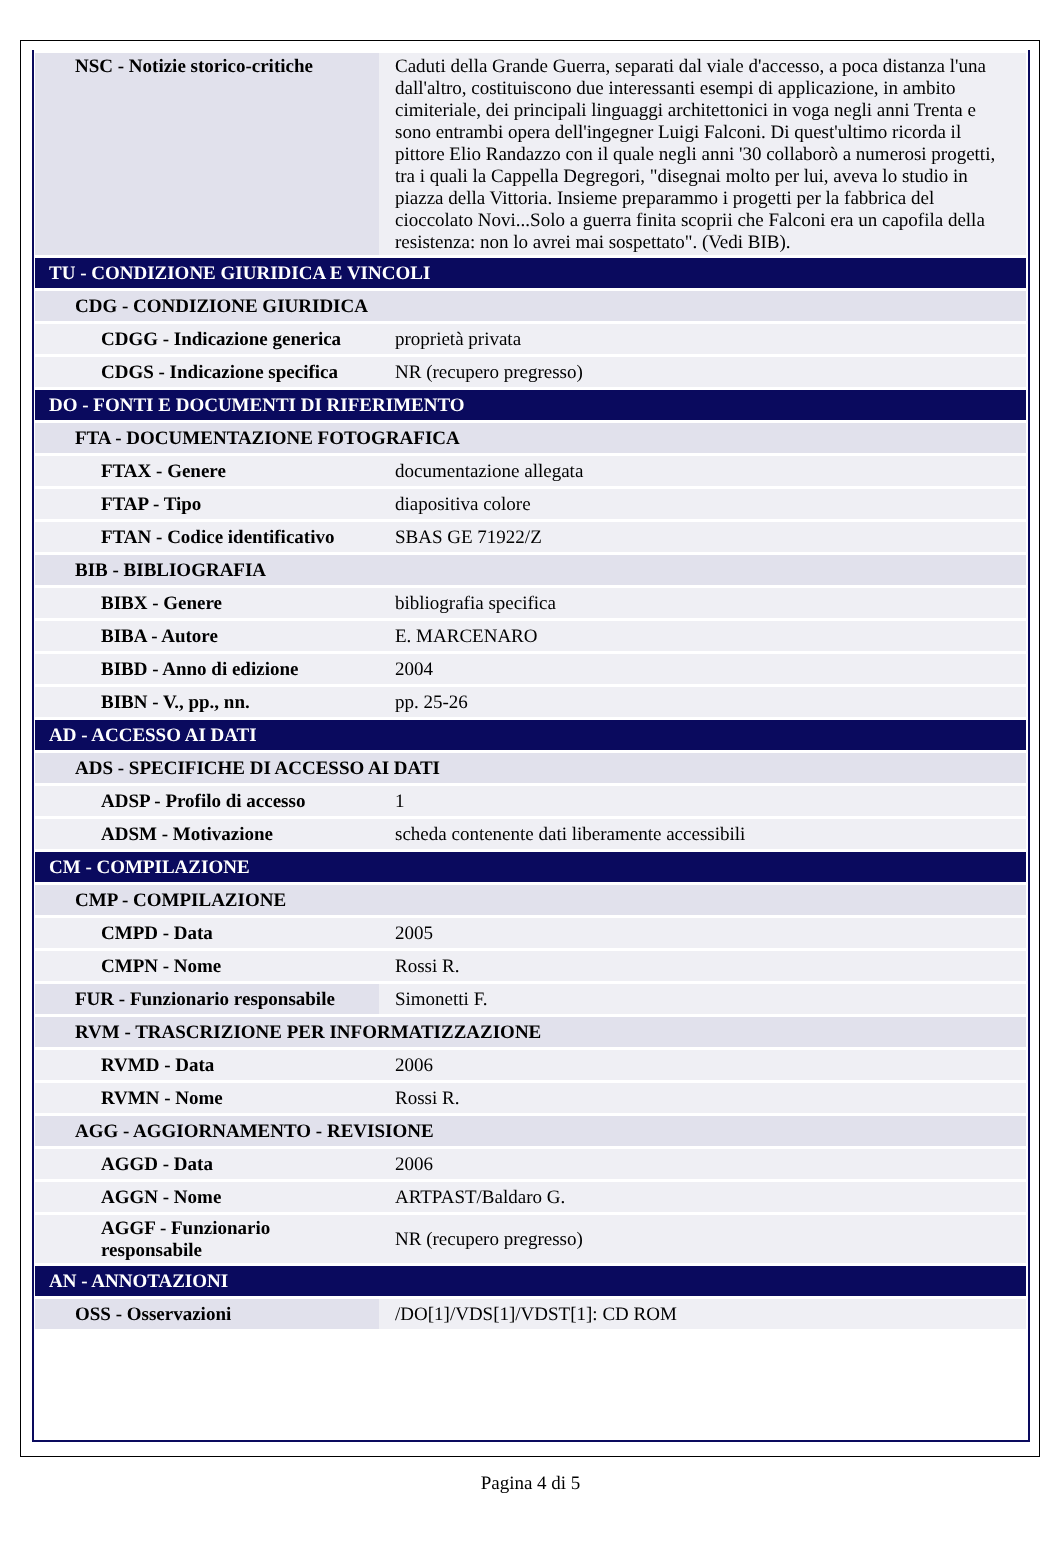| NSC - Notizie storico-critiche | Caduti della Grande Guerra, separati dal viale d'accesso, a poca distanza l'una dall'altro, costituiscono due interessanti esempi di applicazione, in ambito cimiteriale, dei principali linguaggi architettonici in voga negli anni Trenta e sono entrambi opera dell'ingegner Luigi Falconi. Di quest'ultimo ricorda il pittore Elio Randazzo con il quale negli anni '30 collaborò a numerosi progetti, tra i quali la Cappella Degregori, "disegnai molto per lui, aveva lo studio in piazza della Vittoria. Insieme preparammo i progetti per la fabbrica del cioccolato Novi...Solo a guerra finita scoprii che Falconi era un capofila della resistenza: non lo avrei mai sospettato". (Vedi BIB). |
| TU - CONDIZIONE GIURIDICA E VINCOLI | |
| CDG - CONDIZIONE GIURIDICA | |
| CDGG - Indicazione generica | proprietà privata |
| CDGS - Indicazione specifica | NR (recupero pregresso) |
| DO - FONTI E DOCUMENTI DI RIFERIMENTO | |
| FTA - DOCUMENTAZIONE FOTOGRAFICA | |
| FTAX - Genere | documentazione allegata |
| FTAP - Tipo | diapositiva colore |
| FTAN - Codice identificativo | SBAS GE 71922/Z |
| BIB - BIBLIOGRAFIA | |
| BIBX - Genere | bibliografia specifica |
| BIBA - Autore | E. MARCENARO |
| BIBD - Anno di edizione | 2004 |
| BIBN - V., pp., nn. | pp. 25-26 |
| AD - ACCESSO AI DATI | |
| ADS - SPECIFICHE DI ACCESSO AI DATI | |
| ADSP - Profilo di accesso | 1 |
| ADSM - Motivazione | scheda contenente dati liberamente accessibili |
| CM - COMPILAZIONE | |
| CMP - COMPILAZIONE | |
| CMPD - Data | 2005 |
| CMPN - Nome | Rossi R. |
| FUR - Funzionario responsabile | Simonetti F. |
| RVM - TRASCRIZIONE PER INFORMATIZZAZIONE | |
| RVMD - Data | 2006 |
| RVMN - Nome | Rossi R. |
| AGG - AGGIORNAMENTO - REVISIONE | |
| AGGD - Data | 2006 |
| AGGN - Nome | ARTPAST/Baldaro G. |
| AGGF - Funzionario responsabile | NR (recupero pregresso) |
| AN - ANNOTAZIONI | |
| OSS - Osservazioni | /DO[1]/VDS[1]/VDST[1]: CD ROM |
Pagina 4 di 5